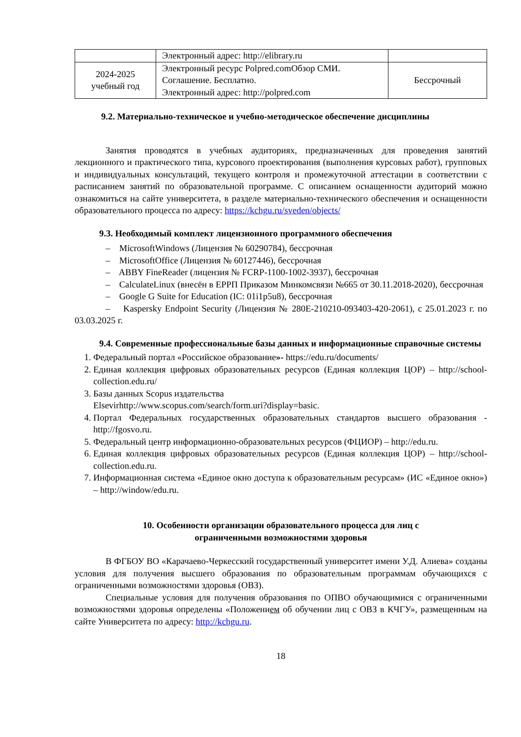| | Электронный адрес: http://elibrary.ru | |
| 2024-2025 учебный год | Электронный ресурс Polpred.comОбзор СМИ. Соглашение. Бесплатно. Электронный адрес: http://polpred.com | Бессрочный |
9.2. Материально-техническое и учебно-методическое обеспечение дисциплины
Занятия проводятся в учебных аудиториях, предназначенных для проведения занятий лекционного и практического типа, курсового проектирования (выполнения курсовых работ), групповых и индивидуальных консультаций, текущего контроля и промежуточной аттестации в соответствии с расписанием занятий по образовательной программе. С описанием оснащенности аудиторий можно ознакомиться на сайте университета, в разделе материально-технического обеспечения и оснащенности образовательного процесса по адресу: https://kchgu.ru/sveden/objects/
9.3. Необходимый комплект лицензионного программного обеспечения
– MicrosoftWindows (Лицензия № 60290784), бессрочная
– MicrosoftOffice (Лицензия № 60127446), бессрочная
– ABBY FineReader (лицензия № FCRP-1100-1002-3937), бессрочная
– CalculateLinux (внесён в ЕРРП Приказом Минкомсвязи №665 от 30.11.2018-2020), бессрочная
– Google G Suite for Education (IC: 01i1p5u8), бессрочная
– Kaspersky Endpoint Security (Лицензия № 280E-210210-093403-420-2061), с 25.01.2023 г. по 03.03.2025 г.
9.4. Современные профессиональные базы данных и информационные справочные системы
1. Федеральный портал «Российское образование»- https://edu.ru/documents/
2. Единая коллекция цифровых образовательных ресурсов (Единая коллекция ЦОР) – http://school-collection.edu.ru/
3. Базы данных Scopus издательства
Elsevirhttp://www.scopus.com/search/form.uri?display=basic.
4. Портал Федеральных государственных образовательных стандартов высшего образования - http://fgosvo.ru.
5. Федеральный центр информационно-образовательных ресурсов (ФЦИОР) – http://edu.ru.
6. Единая коллекция цифровых образовательных ресурсов (Единая коллекция ЦОР) – http://school-collection.edu.ru.
7. Информационная система «Единое окно доступа к образовательным ресурсам» (ИС «Единое окно») – http://window/edu.ru.
10. Особенности организации образовательного процесса для лиц с
ограниченными возможностями здоровья
В ФГБОУ ВО «Карачаево-Черкесский государственный университет имени У.Д. Алиева» созданы условия для получения высшего образования по образовательным программам обучающихся с ограниченными возможностями здоровья (ОВЗ).
Специальные условия для получения образования по ОПВО обучающимися с ограниченными возможностями здоровья определены «Положением об обучении лиц с ОВЗ в КЧГУ», размещенным на сайте Университета по адресу: http://kchgu.ru.
18